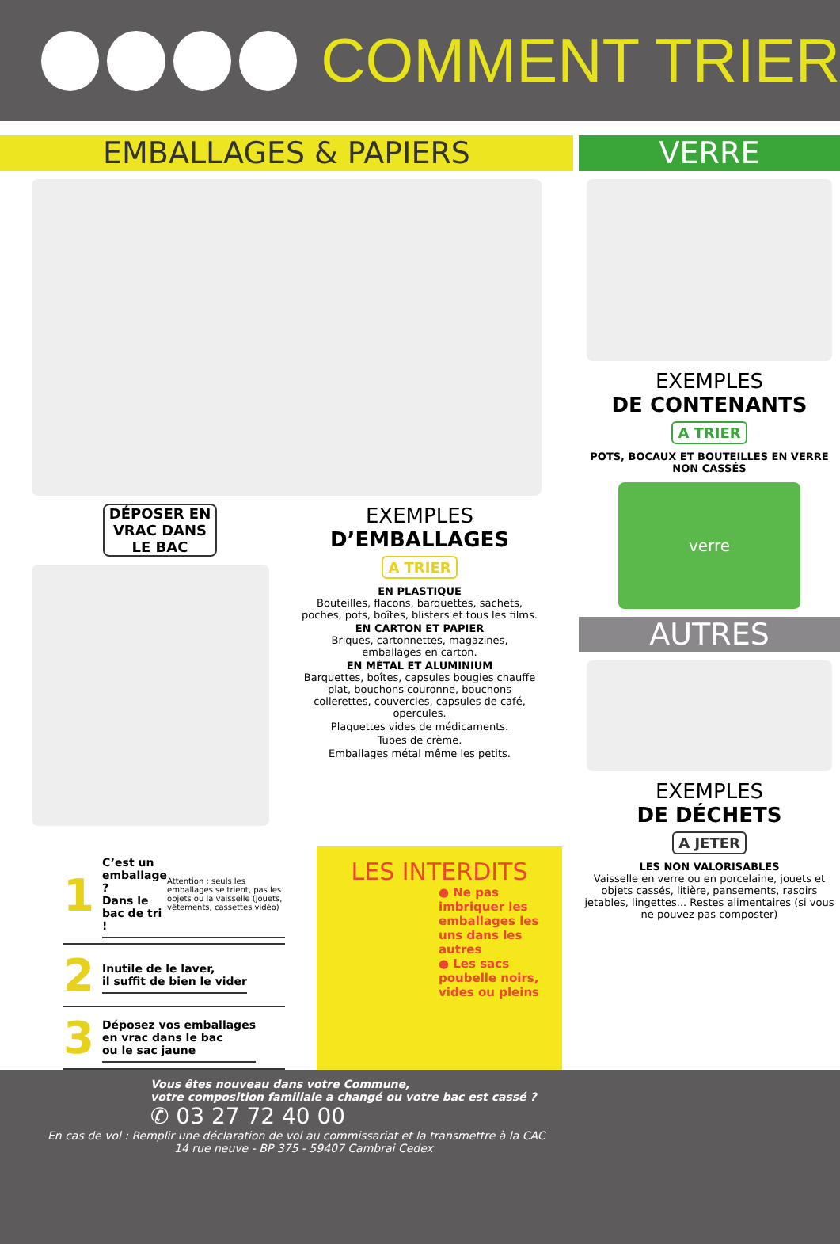COMMENT TRIER
EMBALLAGES & PAPIERS
DÉPOSER EN VRAC DANS LE BAC
EXEMPLES
D’EMBALLAGES
A TRIER
EN PLASTIQUE
Bouteilles, flacons, barquettes, sachets, poches, pots, boîtes, blisters et tous les films.
EN CARTON ET PAPIER
Briques, cartonnettes, magazines, emballages en carton.
EN MÉTAL ET ALUMINIUM
Barquettes, boîtes, capsules bougies chauffe plat, bouchons couronne, bouchons collerettes, couvercles, capsules de café, opercules.
Plaquettes vides de médicaments.
Tubes de crème.
Emballages métal même les petits.
1
C’est un emballage ?
Dans le bac de tri !
Attention : seuls les emballages se trient, pas les objets ou la vaisselle (jouets, vêtements, cassettes vidéo)
2
Inutile de le laver,
il suffit de bien le vider
3
Déposez vos emballages
en vrac dans le bac
ou le sac jaune
LES INTERDITS
● Ne pas imbriquer les emballages les uns dans les autres
● Les sacs poubelle noirs, vides ou pleins
VERRE
EXEMPLES
DE CONTENANTS
A TRIER
POTS, BOCAUX ET BOUTEILLES EN VERRE NON CASSÉS
verre
AUTRES
EXEMPLES
DE DÉCHETS
A JETER
LES NON VALORISABLES
Vaisselle en verre ou en porcelaine, jouets et objets cassés, litière, pansements, rasoirs jetables, lingettes... Restes alimentaires (si vous ne pouvez pas composter)
Vous êtes nouveau dans votre Commune,
votre composition familiale a changé ou votre bac est cassé ?
✆ 03 27 72 40 00
En cas de vol : Remplir une déclaration de vol au commissariat et la transmettre à la CAC
14 rue neuve - BP 375 - 59407 Cambrai Cedex